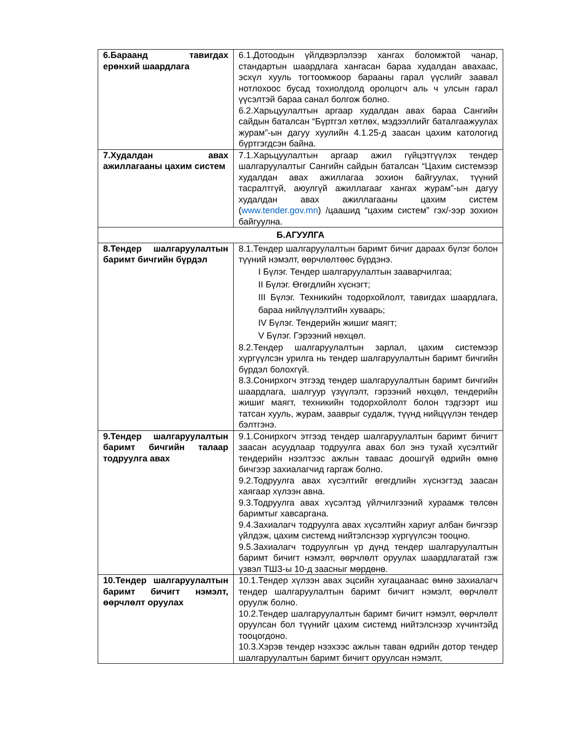| 6.Бараанд тавигдах ерөнхий шаардлага | 6.1.Дотоодын үйлдвэрлэлээр хангах боломжтой чанар, стандартын шаардлага хангасан бараа худалдан авахаас, эсхүл хууль тогтоомжоор барааны гарал үүслийг заавал нотлохоос бусад тохиолдолд оролцогч аль ч улсын гарал үүсэлтэй бараа санал болгож болно. 6.2.Харьцуулалтын аргаар худалдан авах бараа Сангийн сайдын баталсан “Бүртгэл хөтлөх, мэдээллийг баталгаажуулах журам”-ын дагуу хуулийн 4.1.25-д заасан цахим катологид бүртгэгдсэн байна. |
| 7.Худалдан авах ажиллагааны цахим систем | 7.1.Харьцуулалтын аргаар ажил гүйцэтгүүлэх тендер шалгаруулалтыг Сангийн сайдын баталсан “Цахим системээр худалдан авах ажиллагаа зохион байгуулах, түүний тасралтгүй, аюулгүй ажиллагааг хангах журам”-ын дагуу худалдан авах ажиллагааны цахим систем ( www.tender.gov.mn ) /цаашид “цахим систем” гэх/-ээр зохион байгуулна. |
| Б.АГУУЛГА | |
| 8.Тендер шалгаруулалтын баримт бичгийн бүрдэл | 8.1.Тендер шалгаруулалтын баримт бичиг дараах бүлэг болон түүний нэмэлт, өөрчлөлтөөс бүрдэнэ. I Бүлэг. Тендер шалгаруулалтын зааварчилгаа; II Бүлэг. Өгөгдлийн хүснэгт; III Бүлэг. Техникийн тодорхойлолт, тавигдах шаардлага, бараа нийлүүлэлтийн хуваарь; IV Бүлэг. Тендерийн жишиг маягт; V Бүлэг. Гэрээний нөхцөл. 8.2.Тендер шалгаруулалтын зарлал, цахим системээр хүргүүлсэн урилга нь тендер шалгаруулалтын баримт бичгийн бүрдэл болохгүй. 8.3.Сонирхогч этгээд тендер шалгаруулалтын баримт бичгийн шаардлага, шалгуур үзүүлэлт, гэрээний нөхцөл, тендерийн жишиг маягт, техникийн тодорхойлолт болон тэдгээрт иш татсан хууль, журам, зааврыг судалж, түүнд нийцүүлэн тендер бэлтгэнэ. |
| 9.Тендер шалгаруулалтын баримт бичгийн талаар тодруулга авах | 9.1.Сонирхогч этгээд тендер шалгаруулалтын баримт бичигт заасан асуудлаар тодруулга авах бол энэ тухай хүсэлтийг тендерийн нээлтээс ажлын таваас доошгүй өдрийн өмнө бичгээр захиалагчид гаргаж болно. 9.2.Тодруулга авах хүсэлтийг өгөгдлийн хүснэгтэд заасан хаягаар хүлээн авна. 9.3.Тодруулга авах хүсэлтэд үйлчилгээний хураамж төлсөн баримтыг хавсаргана. 9.4.Захиалагч тодруулга авах хүсэлтийн хариуг албан бичгээр үйлдэж, цахим системд нийтэлснээр хүргүүлсэн тооцно. 9.5.Захиалагч тодруулгын үр дүнд тендер шалгаруулалтын баримт бичигт нэмэлт, өөрчлөлт оруулах шаардлагатай гэж үзвэл ТШЗ-ы 10-д заасныг мөрдөнө. |
| 10.Тендер шалгаруулалтын баримт бичигт нэмэлт, өөрчлөлт оруулах | 10.1.Тендер хүлээн авах эцсийн хугацаанаас өмнө захиалагч тендер шалгаруулалтын баримт бичигт нэмэлт, өөрчлөлт оруулж болно. 10.2.Тендер шалгаруулалтын баримт бичигт нэмэлт, өөрчлөлт оруулсан бол түүнийг цахим системд нийтэлснээр хүчинтэйд тооцогдоно. 10.3.Хэрэв тендер нээхээс ажлын таван өдрийн дотор тендер шалгаруулалтын баримт бичигт оруулсан нэмэлт, |